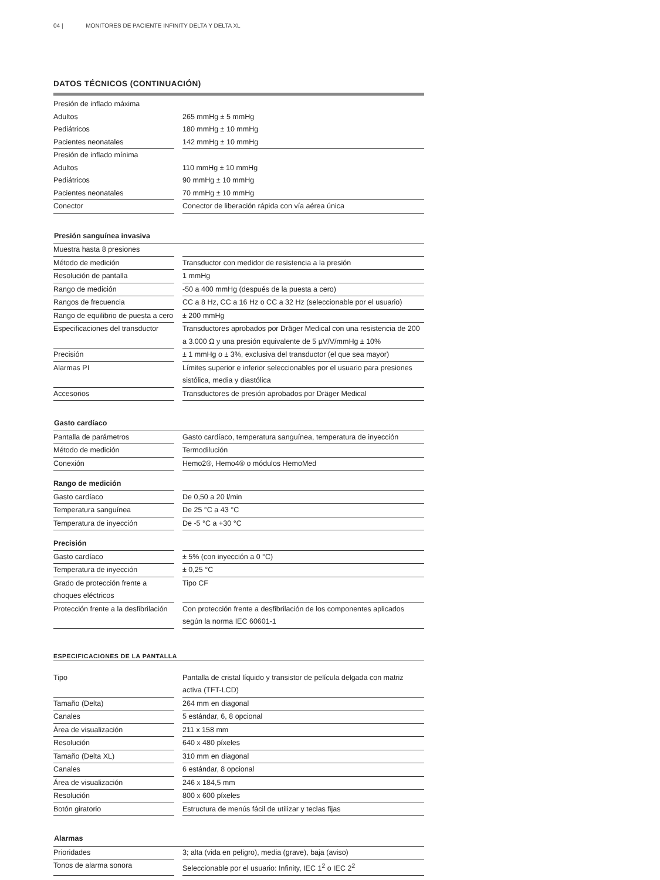04 | MONITORES DE PACIENTE INFINITY DELTA Y DELTA XL
DATOS TÉCNICOS (CONTINUACIÓN)
| Presión de inflado máxima | | |
| Adultos | | 265 mmHg ± 5 mmHg |
| Pediátricos | | 180 mmHg ± 10 mmHg |
| Pacientes neonatales | | 142 mmHg ± 10 mmHg |
| Presión de inflado mínima | | |
| Adultos | | 110 mmHg ± 10 mmHg |
| Pediátricos | | 90 mmHg ± 10 mmHg |
| Pacientes neonatales | | 70 mmHg ± 10 mmHg |
| Conector | | Conector de liberación rápida con vía aérea única |
| Presión sanguínea invasiva | | |
| Muestra hasta 8 presiones | | |
| Método de medición | | Transductor con medidor de resistencia a la presión |
| Resolución de pantalla | | 1 mmHg |
| Rango de medición | | -50 a 400 mmHg (después de la puesta a cero) |
| Rangos de frecuencia | | CC a 8 Hz, CC a 16 Hz o CC a 32 Hz (seleccionable por el usuario) |
| Rango de equilibrio de puesta a cero | | ± 200 mmHg |
| Especificaciones del transductor | | Transductores aprobados por Dräger Medical con una resistencia de 200 a 3.000 Ω y una presión equivalente de 5 µV/V/mmHg ± 10% |
| Precisión | | ± 1 mmHg o ± 3%, exclusiva del transductor (el que sea mayor) |
| Alarmas PI | | Límites superior e inferior seleccionables por el usuario para presiones sistólica, media y diastólica |
| Accesorios | | Transductores de presión aprobados por Dräger Medical |
| Gasto cardíaco | | |
| Pantalla de parámetros | | Gasto cardíaco, temperatura sanguínea, temperatura de inyección |
| Método de medición | | Termodilución |
| Conexión | | Hemo2®, Hemo4® o módulos HemoMed |
| Rango de medición | | |
| Gasto cardíaco | | De 0,50 a 20 l/min |
| Temperatura sanguínea | | De 25 °C a 43 °C |
| Temperatura de inyección | | De -5 °C a +30 °C |
| Precisión | | |
| Gasto cardíaco | | ± 5% (con inyección a 0 °C) |
| Temperatura de inyección | | ± 0,25 °C |
| Grado de protección frente a choques eléctricos | | Tipo CF |
| Protección frente a la desfibrilación | | Con protección frente a desfibrilación de los componentes aplicados según la norma IEC 60601-1 |
ESPECIFICACIONES DE LA PANTALLA
| Tipo | | Pantalla de cristal líquido y transistor de película delgada con matriz activa (TFT-LCD) |
| Tamaño (Delta) | | 264 mm en diagonal |
| Canales | | 5 estándar, 6, 8 opcional |
| Área de visualización | | 211 x 158 mm |
| Resolución | | 640 x 480 píxeles |
| Tamaño (Delta XL) | | 310 mm en diagonal |
| Canales | | 6 estándar, 8 opcional |
| Área de visualización | | 246 x 184,5 mm |
| Resolución | | 800 x 600 píxeles |
| Botón giratorio | | Estructura de menús fácil de utilizar y teclas fijas |
| Alarmas | | |
| Prioridades | | 3; alta (vida en peligro), media (grave), baja (aviso) |
| Tonos de alarma sonora | | Seleccionable por el usuario: Infinity, IEC 1<sup>2</sup> o IEC 2<sup>2</sup> |